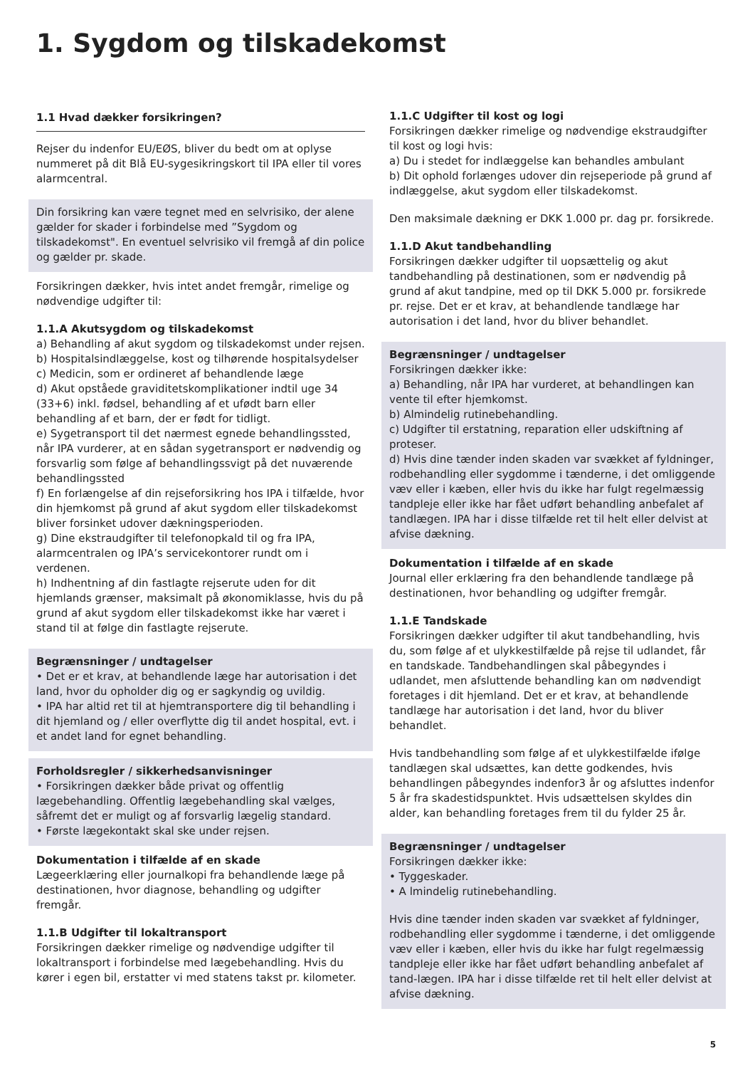1. Sygdom og tilskadekomst
1.1 Hvad dækker forsikringen?
Rejser du indenfor EU/EØS, bliver du bedt om at oplyse nummeret på dit Blå EU-sygesikringskort til IPA eller til vores alarmcentral.
Din forsikring kan være tegnet med en selvrisiko, der alene gælder for skader i forbindelse med ”Sygdom og tilskadekomst". En eventuel selvrisiko vil fremgå af din police og gælder pr. skade.
Forsikringen dækker, hvis intet andet fremgår, rimelige og nødvendige udgifter til:
1.1.A Akutsygdom og tilskadekomst
a) Behandling af akut sygdom og tilskadekomst under rejsen.
b) Hospitalsindlæggelse, kost og tilhørende hospitalsydelser
c) Medicin, som er ordineret af behandlende læge
d) Akut opståede graviditetskomplikationer indtil uge 34 (33+6) inkl. fødsel, behandling af et ufødt barn eller behandling af et barn, der er født for tidligt.
e) Sygetransport til det nærmest egnede behandlingssted, når IPA vurderer, at en sådan sygetransport er nødvendig og forsvarlig som følge af behandlingssvigt på det nuværende behandlingssted
f) En forlængelse af din rejseforsikring hos IPA i tilfælde, hvor din hjemkomst på grund af akut sygdom eller tilskadekomst bliver forsinket udover dækningsperioden.
g) Dine ekstraudgifter til telefonopkald til og fra IPA, alarmcentralen og IPA’s servicekontorer rundt om i verdenen.
h) Indhentning af din fastlagte rejserute uden for dit hjemlands grænser, maksimalt på økonomiklasse, hvis du på grund af akut sygdom eller tilskadekomst ikke har været i stand til at følge din fastlagte rejserute.
Begrænsninger / undtagelser
• Det er et krav, at behandlende læge har autorisation i det land, hvor du opholder dig og er sagkyndig og uvildig.
• IPA har altid ret til at hjemtransportere dig til behandling i dit hjemland og / eller overflytte dig til andet hospital, evt. i et andet land for egnet behandling.
Forholdsregler / sikkerhedsanvisninger
• Forsikringen dækker både privat og offentlig lægebehandling. Offentlig lægebehandling skal vælges, såfremt det er muligt og af forsvarlig lægelig standard.
• Første lægekontakt skal ske under rejsen.
Dokumentation i tilfælde af en skade
Lægeerklæring eller journalkopi fra behandlende læge på destinationen, hvor diagnose, behandling og udgifter fremgår.
1.1.B Udgifter til lokaltransport
Forsikringen dækker rimelige og nødvendige udgifter til lokaltransport i forbindelse med lægebehandling. Hvis du kører i egen bil, erstatter vi med statens takst pr. kilometer.
1.1.C Udgifter til kost og logi
Forsikringen dækker rimelige og nødvendige ekstraudgifter til kost og logi hvis:
a) Du i stedet for indlæggelse kan behandles ambulant
b) Dit ophold forlænges udover din rejseperiode på grund af indlæggelse, akut sygdom eller tilskadekomst.
Den maksimale dækning er DKK 1.000 pr. dag pr. forsikrede.
1.1.D Akut tandbehandling
Forsikringen dækker udgifter til uopsættelig og akut tandbehandling på destinationen, som er nødvendig på grund af akut tandpine, med op til DKK 5.000 pr. forsikrede pr. rejse. Det er et krav, at behandlende tandlæge har autorisation i det land, hvor du bliver behandlet.
Begrænsninger / undtagelser
Forsikringen dækker ikke:
a) Behandling, når IPA har vurderet, at behandlingen kan vente til efter hjemkomst.
b) Almindelig rutinebehandling.
c) Udgifter til erstatning, reparation eller udskiftning af proteser.
d) Hvis dine tænder inden skaden var svækket af fyldninger, rodbehandling eller sygdomme i tænderne, i det omliggende væv eller i kæben, eller hvis du ikke har fulgt regelmæssig tandpleje eller ikke har fået udført behandling anbefalet af tandlægen. IPA har i disse tilfælde ret til helt eller delvist at afvise dækning.
Dokumentation i tilfælde af en skade
Journal eller erklæring fra den behandlende tandlæge på destinationen, hvor behandling og udgifter fremgår.
1.1.E Tandskade
Forsikringen dækker udgifter til akut tandbehandling, hvis du, som følge af et ulykkestilfælde på rejse til udlandet, får en tandskade. Tandbehandlingen skal påbegyndes i udlandet, men afsluttende behandling kan om nødvendigt foretages i dit hjemland. Det er et krav, at behandlende tandlæge har autorisation i det land, hvor du bliver behandlet.
Hvis tandbehandling som følge af et ulykkestilfælde ifølge tandlægen skal udsættes, kan dette godkendes, hvis behandlingen påbegyndes indenfor3 år og afsluttes indenfor 5 år fra skadestidspunktet. Hvis udsættelsen skyldes din alder, kan behandling foretages frem til du fylder 25 år.
Begrænsninger / undtagelser
Forsikringen dækker ikke:
• Tyggeskader.
• A lmindelig rutinebehandling.
Hvis dine tænder inden skaden var svækket af fyldninger, rodbehandling eller sygdomme i tænderne, i det omliggende væv eller i kæben, eller hvis du ikke har fulgt regelmæssig tandpleje eller ikke har fået udført behandling anbefalet af tand-lægen. IPA har i disse tilfælde ret til helt eller delvist at afvise dækning.
5